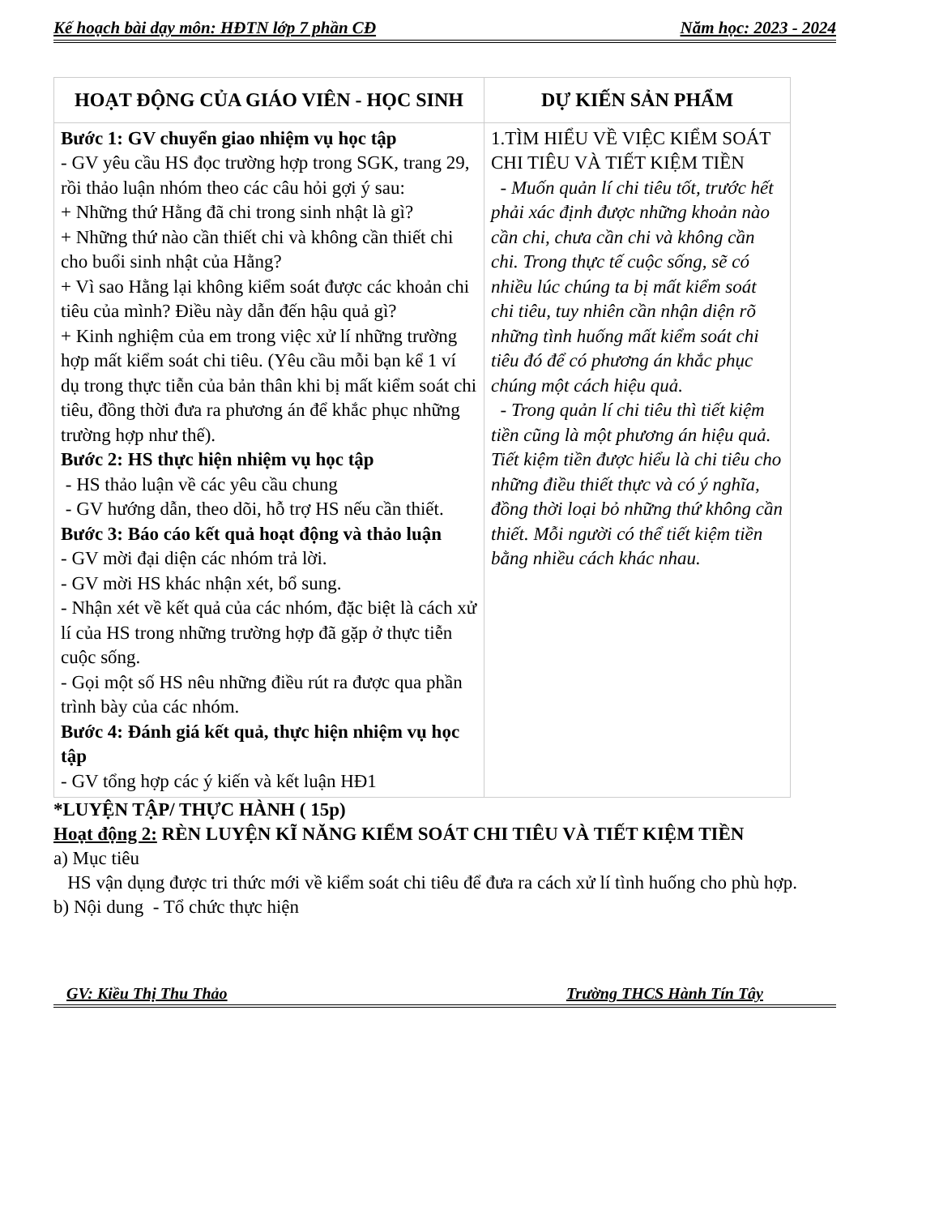Kế hoạch bài dạy môn: HĐTN lớp 7 phần CĐ Năm học: 2023 - 2024
| HOẠT ĐỘNG CỦA GIÁO VIÊN - HỌC SINH | DỰ KIẾN SẢN PHẨM |
| --- | --- |
| Bước 1: GV chuyển giao nhiệm vụ học tập - GV yêu cầu HS đọc trường hợp trong SGK, trang 29, rồi thảo luận nhóm theo các câu hỏi gợi ý sau: + Những thứ Hằng đã chi trong sinh nhật là gì? + Những thứ nào cần thiết chi và không cần thiết chi cho buổi sinh nhật của Hằng? + Vì sao Hằng lại không kiểm soát được các khoản chi tiêu của mình? Điều này dẫn đến hậu quả gì? + Kinh nghiệm của em trong việc xử lí những trường hợp mất kiểm soát chi tiêu. (Yêu cầu mỗi bạn kể 1 ví dụ trong thực tiễn của bản thân khi bị mất kiểm soát chi tiêu, đồng thời đưa ra phương án để khắc phục những trường hợp như thế). Bước 2: HS thực hiện nhiệm vụ học tập - HS thảo luận về các yêu cầu chung - GV hướng dẫn, theo dõi, hỗ trợ HS nếu cần thiết. Bước 3: Báo cáo kết quả hoạt động và thảo luận - GV mời đại diện các nhóm trả lời. - GV mời HS khác nhận xét, bổ sung. - Nhận xét về kết quả của các nhóm, đặc biệt là cách xử lí của HS trong những trường hợp đã gặp ở thực tiễn cuộc sống. - Gọi một số HS nêu những điều rút ra được qua phần trình bày của các nhóm. Bước 4: Đánh giá kết quả, thực hiện nhiệm vụ học tập - GV tổng hợp các ý kiến và kết luận HĐ1 | 1.TÌM HIỂU VỀ VIỆC KIỂM SOÁT CHI TIÊU VÀ TIẾT KIỆM TIỀN - Muốn quản lí chi tiêu tốt, trước hết phải xác định được những khoản nào cần chi, chưa cần chi và không cần chi. Trong thực tế cuộc sống, sẽ có nhiều lúc chúng ta bị mất kiểm soát chi tiêu, tuy nhiên cần nhận diện rõ những tình huống mất kiểm soát chi tiêu đó để có phương án khắc phục chúng một cách hiệu quả. - Trong quản lí chi tiêu thì tiết kiệm tiền cũng là một phương án hiệu quả. Tiết kiệm tiền được hiểu là chi tiêu cho những điều thiết thực và có ý nghĩa, đồng thời loại bỏ những thứ không cần thiết. Mỗi người có thể tiết kiệm tiền bằng nhiều cách khác nhau. |
*LUYỆN TẬP/ THỰC HÀNH ( 15p)
Hoạt động 2: RÈN LUYỆN KĨ NĂNG KIỂM SOÁT CHI TIÊU VÀ TIẾT KIỆM TIỀN
a) Mục tiêu
HS vận dụng được tri thức mới về kiểm soát chi tiêu để đưa ra cách xử lí tình huống cho phù hợp.
b) Nội dung - Tổ chức thực hiện
GV: Kiều Thị Thu Thảo Trường THCS Hành Tín Tây